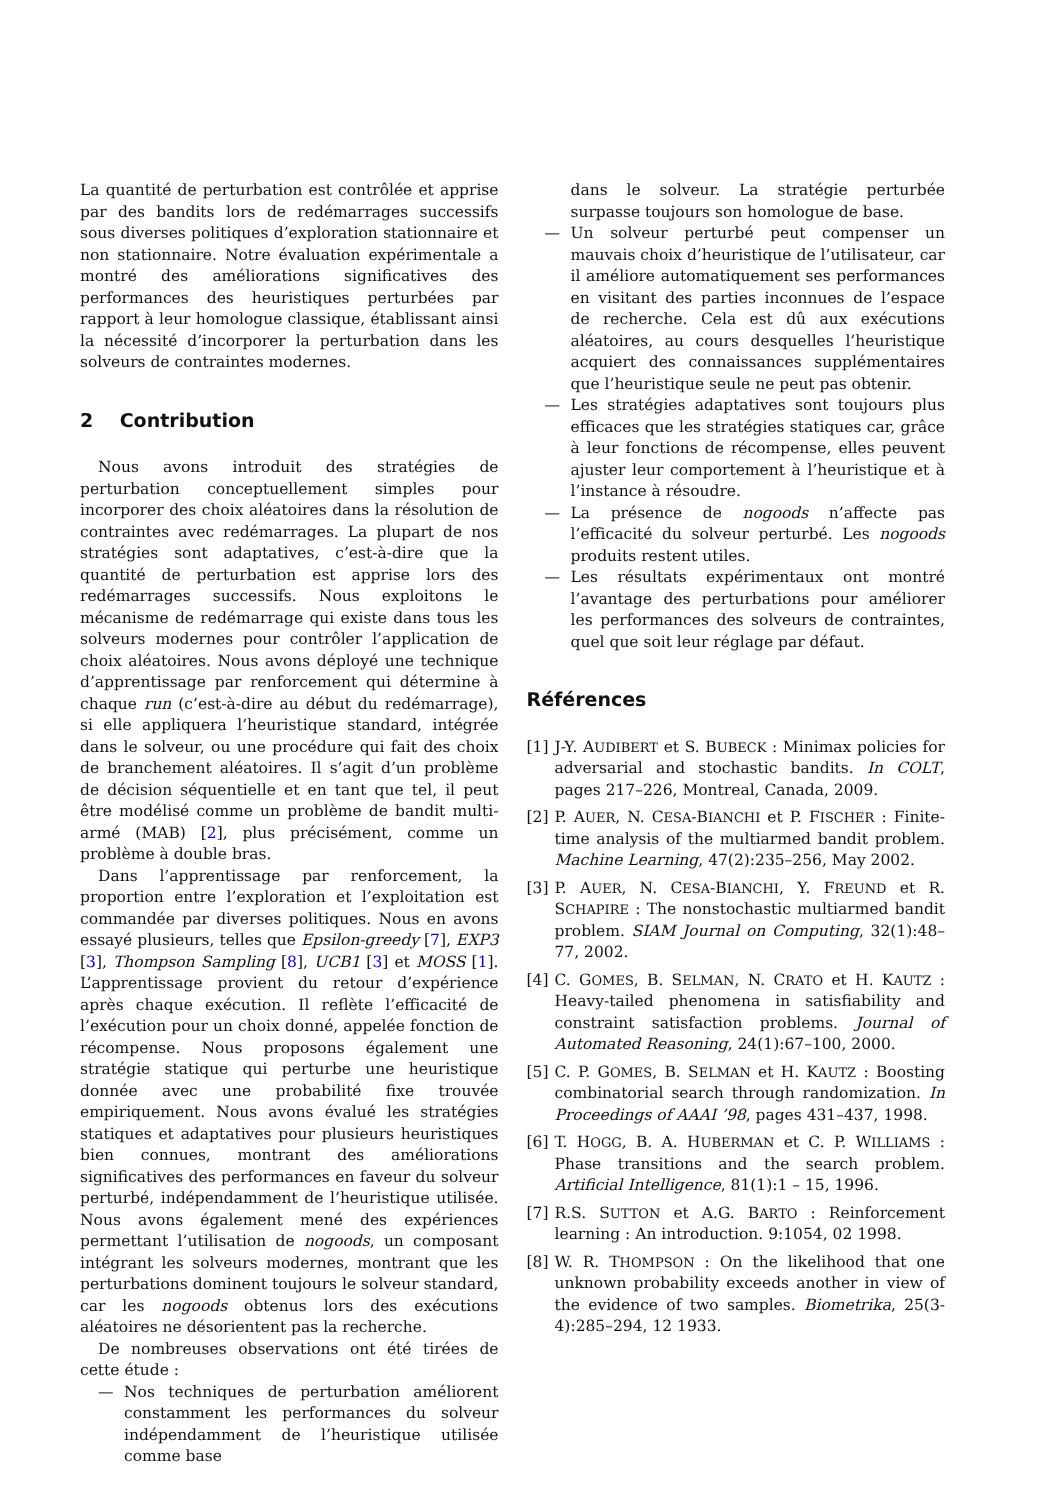La quantité de perturbation est contrôlée et apprise par des bandits lors de redémarrages successifs sous diverses politiques d’exploration stationnaire et non stationnaire. Notre évaluation expérimentale a montré des améliorations significatives des performances des heuristiques perturbées par rapport à leur homologue classique, établissant ainsi la nécessité d’incorporer la perturbation dans les solveurs de contraintes modernes.
2 Contribution
Nous avons introduit des stratégies de perturbation conceptuellement simples pour incorporer des choix aléatoires dans la résolution de contraintes avec redémarrages. La plupart de nos stratégies sont adaptatives, c’est-à-dire que la quantité de perturbation est apprise lors des redémarrages successifs. Nous exploitons le mécanisme de redémarrage qui existe dans tous les solveurs modernes pour contrôler l’application de choix aléatoires. Nous avons déployé une technique d’apprentissage par renforcement qui détermine à chaque run (c’est-à-dire au début du redémarrage), si elle appliquera l’heuristique standard, intégrée dans le solveur, ou une procédure qui fait des choix de branchement aléatoires. Il s’agit d’un problème de décision séquentielle et en tant que tel, il peut être modélisé comme un problème de bandit multi-armé (MAB) [2], plus précisément, comme un problème à double bras.
Dans l’apprentissage par renforcement, la proportion entre l’exploration et l’exploitation est commandée par diverses politiques. Nous en avons essayé plusieurs, telles que Epsilon-greedy [7], EXP3 [3], Thompson Sampling [8], UCB1 [3] et MOSS [1]. L’apprentissage provient du retour d’expérience après chaque exécution. Il reflète l’efficacité de l’exécution pour un choix donné, appelée fonction de récompense. Nous proposons également une stratégie statique qui perturbe une heuristique donnée avec une probabilité fixe trouvée empiriquement. Nous avons évalué les stratégies statiques et adaptatives pour plusieurs heuristiques bien connues, montrant des améliorations significatives des performances en faveur du solveur perturbé, indépendamment de l’heuristique utilisée. Nous avons également mené des expériences permettant l’utilisation de nogoods, un composant intégrant les solveurs modernes, montrant que les perturbations dominent toujours le solveur standard, car les nogoods obtenus lors des exécutions aléatoires ne désorientent pas la recherche.
De nombreuses observations ont été tirées de cette étude :
— Nos techniques de perturbation améliorent constamment les performances du solveur indépendamment de l’heuristique utilisée comme base
dans le solveur. La stratégie perturbée surpasse toujours son homologue de base.
— Un solveur perturbé peut compenser un mauvais choix d’heuristique de l’utilisateur, car il améliore automatiquement ses performances en visitant des parties inconnues de l’espace de recherche. Cela est dû aux exécutions aléatoires, au cours desquelles l’heuristique acquiert des connaissances supplémentaires que l’heuristique seule ne peut pas obtenir.
— Les stratégies adaptatives sont toujours plus efficaces que les stratégies statiques car, grâce à leur fonctions de récompense, elles peuvent ajuster leur comportement à l’heuristique et à l’instance à résoudre.
— La présence de nogoods n’affecte pas l’efficacité du solveur perturbé. Les nogoods produits restent utiles.
— Les résultats expérimentaux ont montré l’avantage des perturbations pour améliorer les performances des solveurs de contraintes, quel que soit leur réglage par défaut.
Références
[1] J-Y. AUDIBERT et S. BUBECK : Minimax policies for adversarial and stochastic bandits. In COLT, pages 217–226, Montreal, Canada, 2009.
[2] P. AUER, N. CESA-BIANCHI et P. FISCHER : Finite-time analysis of the multiarmed bandit problem. Machine Learning, 47(2):235–256, May 2002.
[3] P. AUER, N. CESA-BIANCHI, Y. FREUND et R. SCHAPIRE : The nonstochastic multiarmed bandit problem. SIAM Journal on Computing, 32(1):48–77, 2002.
[4] C. GOMES, B. SELMAN, N. CRATO et H. KAUTZ : Heavy-tailed phenomena in satisfiability and constraint satisfaction problems. Journal of Automated Reasoning, 24(1):67–100, 2000.
[5] C. P. GOMES, B. SELMAN et H. KAUTZ : Boosting combinatorial search through randomization. In Proceedings of AAAI ’98, pages 431–437, 1998.
[6] T. HOGG, B. A. HUBERMAN et C. P. WILLIAMS : Phase transitions and the search problem. Artificial Intelligence, 81(1):1 – 15, 1996.
[7] R.S. SUTTON et A.G. BARTO : Reinforcement learning : An introduction. 9:1054, 02 1998.
[8] W. R. THOMPSON : On the likelihood that one unknown probability exceeds another in view of the evidence of two samples. Biometrika, 25(3-4):285–294, 12 1933.